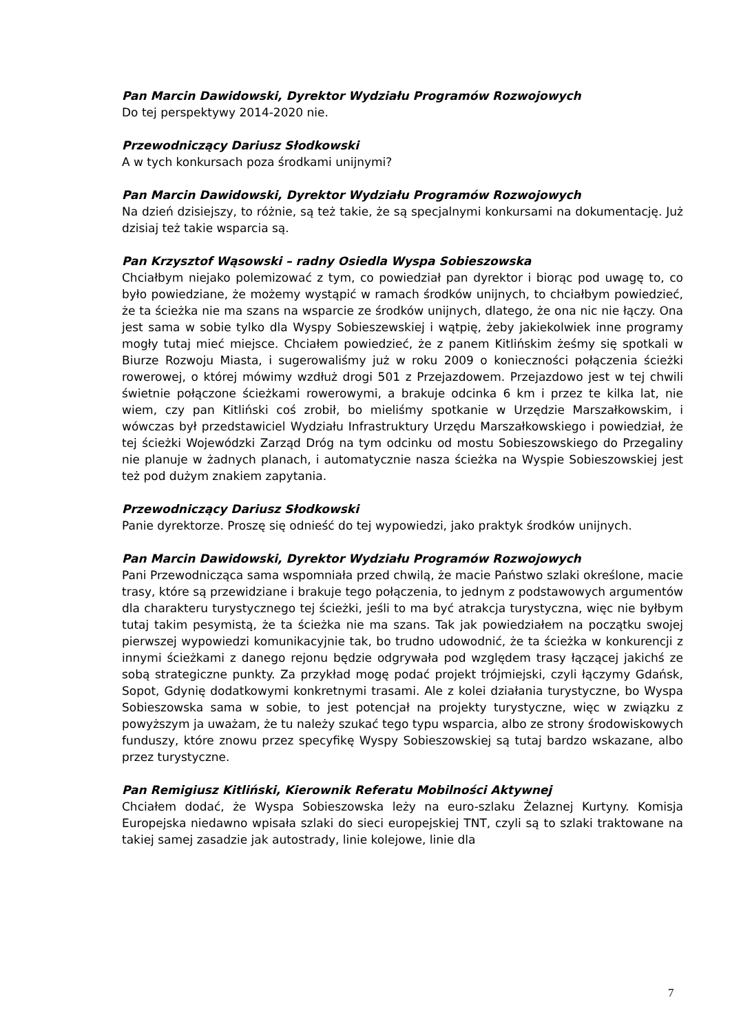Pan Marcin Dawidowski, Dyrektor Wydziału Programów Rozwojowych
Do tej perspektywy 2014-2020 nie.
Przewodniczący Dariusz Słodkowski
A w tych konkursach poza środkami unijnymi?
Pan Marcin Dawidowski, Dyrektor Wydziału Programów Rozwojowych
Na dzień dzisiejszy, to różnie, są też takie, że są specjalnymi konkursami na dokumentację. Już dzisiaj też takie wsparcia są.
Pan Krzysztof Wąsowski – radny Osiedla Wyspa Sobieszowska
Chciałbym niejako polemizować z tym, co powiedział pan dyrektor i biorąc pod uwagę to, co było powiedziane, że możemy wystąpić w ramach środków unijnych, to chciałbym powiedzieć, że ta ścieżka nie ma szans na wsparcie ze środków unijnych, dlatego, że ona nic nie łączy. Ona jest sama w sobie tylko dla Wyspy Sobieszewskiej i wątpię, żeby jakiekolwiek inne programy mogły tutaj mieć miejsce. Chciałem powiedzieć, że z panem Kitlińskim żeśmy się spotkali w Biurze Rozwoju Miasta, i sugerowaliśmy już w roku 2009 o konieczności połączenia ścieżki rowerowej, o której mówimy wzdłuż drogi 501 z Przejazdowem. Przejazdowo jest w tej chwili świetnie połączone ścieżkami rowerowymi, a brakuje odcinka 6 km i przez te kilka lat, nie wiem, czy pan Kitliński coś zrobił, bo mieliśmy spotkanie w Urzędzie Marszałkowskim, i wówczas był przedstawiciel Wydziału Infrastruktury Urzędu Marszałkowskiego i powiedział, że tej ścieżki Wojewódzki Zarząd Dróg na tym odcinku od mostu Sobieszowskiego do Przegaliny nie planuje w żadnych planach, i automatycznie nasza ścieżka na Wyspie Sobieszowskiej jest też pod dużym znakiem zapytania.
Przewodniczący Dariusz Słodkowski
Panie dyrektorze. Proszę się odnieść do tej wypowiedzi, jako praktyk środków unijnych.
Pan Marcin Dawidowski, Dyrektor Wydziału Programów Rozwojowych
Pani Przewodnicząca sama wspomniała przed chwilą, że macie Państwo szlaki określone, macie trasy, które są przewidziane i brakuje tego połączenia, to jednym z podstawowych argumentów dla charakteru turystycznego tej ścieżki, jeśli to ma być atrakcja turystyczna, więc nie byłbym tutaj takim pesymistą, że ta ścieżka nie ma szans. Tak jak powiedziałem na początku swojej pierwszej wypowiedzi komunikacyjnie tak, bo trudno udowodnić, że ta ścieżka w konkurencji z innymi ścieżkami z danego rejonu będzie odgrywała pod względem trasy łączącej jakichś ze sobą strategiczne punkty. Za przykład mogę podać projekt trójmiejski, czyli łączymy Gdańsk, Sopot, Gdynię dodatkowymi konkretnymi trasami. Ale z kolei działania turystyczne, bo Wyspa Sobieszowska sama w sobie, to jest potencjał na projekty turystyczne, więc w związku z powyższym ja uważam, że tu należy szukać tego typu wsparcia, albo ze strony środowiskowych funduszy, które znowu przez specyfikę Wyspy Sobieszowskiej są tutaj bardzo wskazane, albo przez turystyczne.
Pan Remigiusz Kitliński, Kierownik Referatu Mobilności Aktywnej
Chciałem dodać, że Wyspa Sobieszowska leży na euro-szlaku Żelaznej Kurtyny. Komisja Europejska niedawno wpisała szlaki do sieci europejskiej TNT, czyli są to szlaki traktowane na takiej samej zasadzie jak autostrady, linie kolejowe, linie dla
7